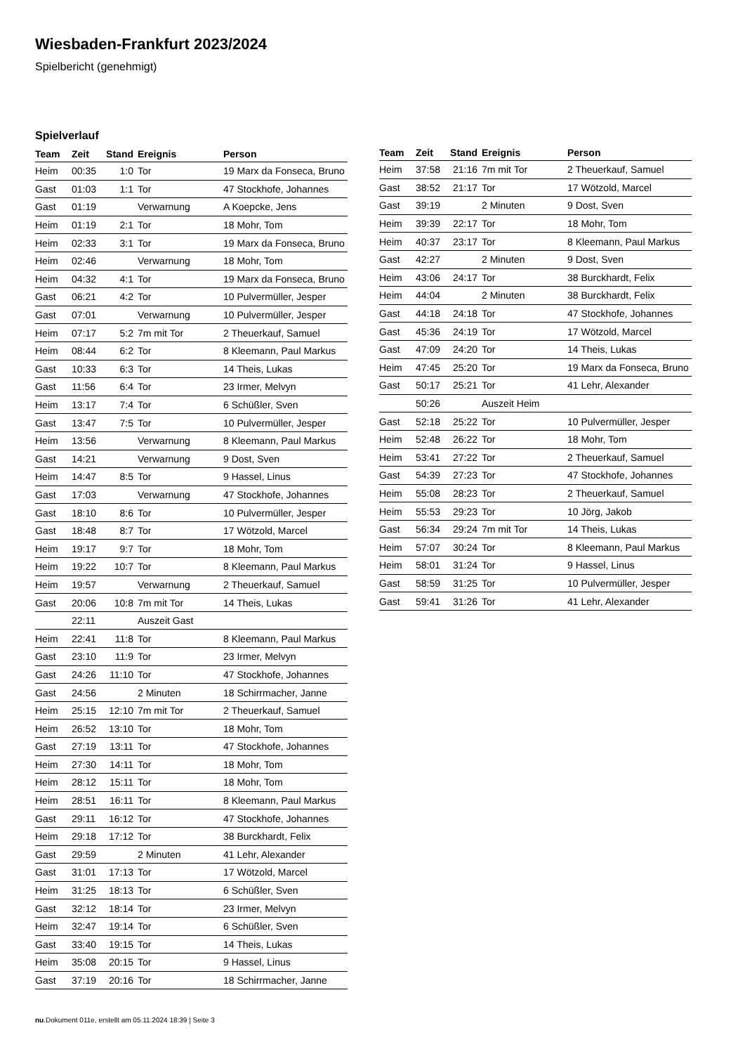Wiesbaden-Frankfurt 2023/2024
Spielbericht (genehmigt)
Spielverlauf
| Team | Zeit | Stand | Ereignis | Person |
| --- | --- | --- | --- | --- |
| Heim | 00:35 | 1:0 | Tor | 19 Marx da Fonseca, Bruno |
| Gast | 01:03 | 1:1 | Tor | 47 Stockhofe, Johannes |
| Gast | 01:19 | | Verwarnung | A Koepcke, Jens |
| Heim | 01:19 | 2:1 | Tor | 18 Mohr, Tom |
| Heim | 02:33 | 3:1 | Tor | 19 Marx da Fonseca, Bruno |
| Heim | 02:46 | | Verwarnung | 18 Mohr, Tom |
| Heim | 04:32 | 4:1 | Tor | 19 Marx da Fonseca, Bruno |
| Gast | 06:21 | 4:2 | Tor | 10 Pulvermüller, Jesper |
| Gast | 07:01 | | Verwarnung | 10 Pulvermüller, Jesper |
| Heim | 07:17 | 5:2 | 7m mit Tor | 2 Theuerkauf, Samuel |
| Heim | 08:44 | 6:2 | Tor | 8 Kleemann, Paul Markus |
| Gast | 10:33 | 6:3 | Tor | 14 Theis, Lukas |
| Gast | 11:56 | 6:4 | Tor | 23 Irmer, Melvyn |
| Heim | 13:17 | 7:4 | Tor | 6 Schüßler, Sven |
| Gast | 13:47 | 7:5 | Tor | 10 Pulvermüller, Jesper |
| Heim | 13:56 | | Verwarnung | 8 Kleemann, Paul Markus |
| Gast | 14:21 | | Verwarnung | 9 Dost, Sven |
| Heim | 14:47 | 8:5 | Tor | 9 Hassel, Linus |
| Gast | 17:03 | | Verwarnung | 47 Stockhofe, Johannes |
| Gast | 18:10 | 8:6 | Tor | 10 Pulvermüller, Jesper |
| Gast | 18:48 | 8:7 | Tor | 17 Wötzold, Marcel |
| Heim | 19:17 | 9:7 | Tor | 18 Mohr, Tom |
| Heim | 19:22 | 10:7 | Tor | 8 Kleemann, Paul Markus |
| Heim | 19:57 | | Verwarnung | 2 Theuerkauf, Samuel |
| Gast | 20:06 | 10:8 | 7m mit Tor | 14 Theis, Lukas |
| | 22:11 | | Auszeit Gast | |
| Heim | 22:41 | 11:8 | Tor | 8 Kleemann, Paul Markus |
| Gast | 23:10 | 11:9 | Tor | 23 Irmer, Melvyn |
| Gast | 24:26 | 11:10 | Tor | 47 Stockhofe, Johannes |
| Gast | 24:56 | | 2 Minuten | 18 Schirrmacher, Janne |
| Heim | 25:15 | 12:10 | 7m mit Tor | 2 Theuerkauf, Samuel |
| Heim | 26:52 | 13:10 | Tor | 18 Mohr, Tom |
| Gast | 27:19 | 13:11 | Tor | 47 Stockhofe, Johannes |
| Heim | 27:30 | 14:11 | Tor | 18 Mohr, Tom |
| Heim | 28:12 | 15:11 | Tor | 18 Mohr, Tom |
| Heim | 28:51 | 16:11 | Tor | 8 Kleemann, Paul Markus |
| Gast | 29:11 | 16:12 | Tor | 47 Stockhofe, Johannes |
| Heim | 29:18 | 17:12 | Tor | 38 Burckhardt, Felix |
| Gast | 29:59 | | 2 Minuten | 41 Lehr, Alexander |
| Gast | 31:01 | 17:13 | Tor | 17 Wötzold, Marcel |
| Heim | 31:25 | 18:13 | Tor | 6 Schüßler, Sven |
| Gast | 32:12 | 18:14 | Tor | 23 Irmer, Melvyn |
| Heim | 32:47 | 19:14 | Tor | 6 Schüßler, Sven |
| Gast | 33:40 | 19:15 | Tor | 14 Theis, Lukas |
| Heim | 35:08 | 20:15 | Tor | 9 Hassel, Linus |
| Gast | 37:19 | 20:16 | Tor | 18 Schirrmacher, Janne |
| Team | Zeit | Stand | Ereignis | Person |
| --- | --- | --- | --- | --- |
| Heim | 37:58 | 21:16 | 7m mit Tor | 2 Theuerkauf, Samuel |
| Gast | 38:52 | 21:17 | Tor | 17 Wötzold, Marcel |
| Gast | 39:19 | | 2 Minuten | 9 Dost, Sven |
| Heim | 39:39 | 22:17 | Tor | 18 Mohr, Tom |
| Heim | 40:37 | 23:17 | Tor | 8 Kleemann, Paul Markus |
| Gast | 42:27 | | 2 Minuten | 9 Dost, Sven |
| Heim | 43:06 | 24:17 | Tor | 38 Burckhardt, Felix |
| Heim | 44:04 | | 2 Minuten | 38 Burckhardt, Felix |
| Gast | 44:18 | 24:18 | Tor | 47 Stockhofe, Johannes |
| Gast | 45:36 | 24:19 | Tor | 17 Wötzold, Marcel |
| Gast | 47:09 | 24:20 | Tor | 14 Theis, Lukas |
| Heim | 47:45 | 25:20 | Tor | 19 Marx da Fonseca, Bruno |
| Gast | 50:17 | 25:21 | Tor | 41 Lehr, Alexander |
| | 50:26 | | Auszeit Heim | |
| Gast | 52:18 | 25:22 | Tor | 10 Pulvermüller, Jesper |
| Heim | 52:48 | 26:22 | Tor | 18 Mohr, Tom |
| Heim | 53:41 | 27:22 | Tor | 2 Theuerkauf, Samuel |
| Gast | 54:39 | 27:23 | Tor | 47 Stockhofe, Johannes |
| Heim | 55:08 | 28:23 | Tor | 2 Theuerkauf, Samuel |
| Heim | 55:53 | 29:23 | Tor | 10 Jörg, Jakob |
| Gast | 56:34 | 29:24 | 7m mit Tor | 14 Theis, Lukas |
| Heim | 57:07 | 30:24 | Tor | 8 Kleemann, Paul Markus |
| Heim | 58:01 | 31:24 | Tor | 9 Hassel, Linus |
| Gast | 58:59 | 31:25 | Tor | 10 Pulvermüller, Jesper |
| Gast | 59:41 | 31:26 | Tor | 41 Lehr, Alexander |
nu.Dokument 011e, erstellt am 05.11.2024 18:39 | Seite 3